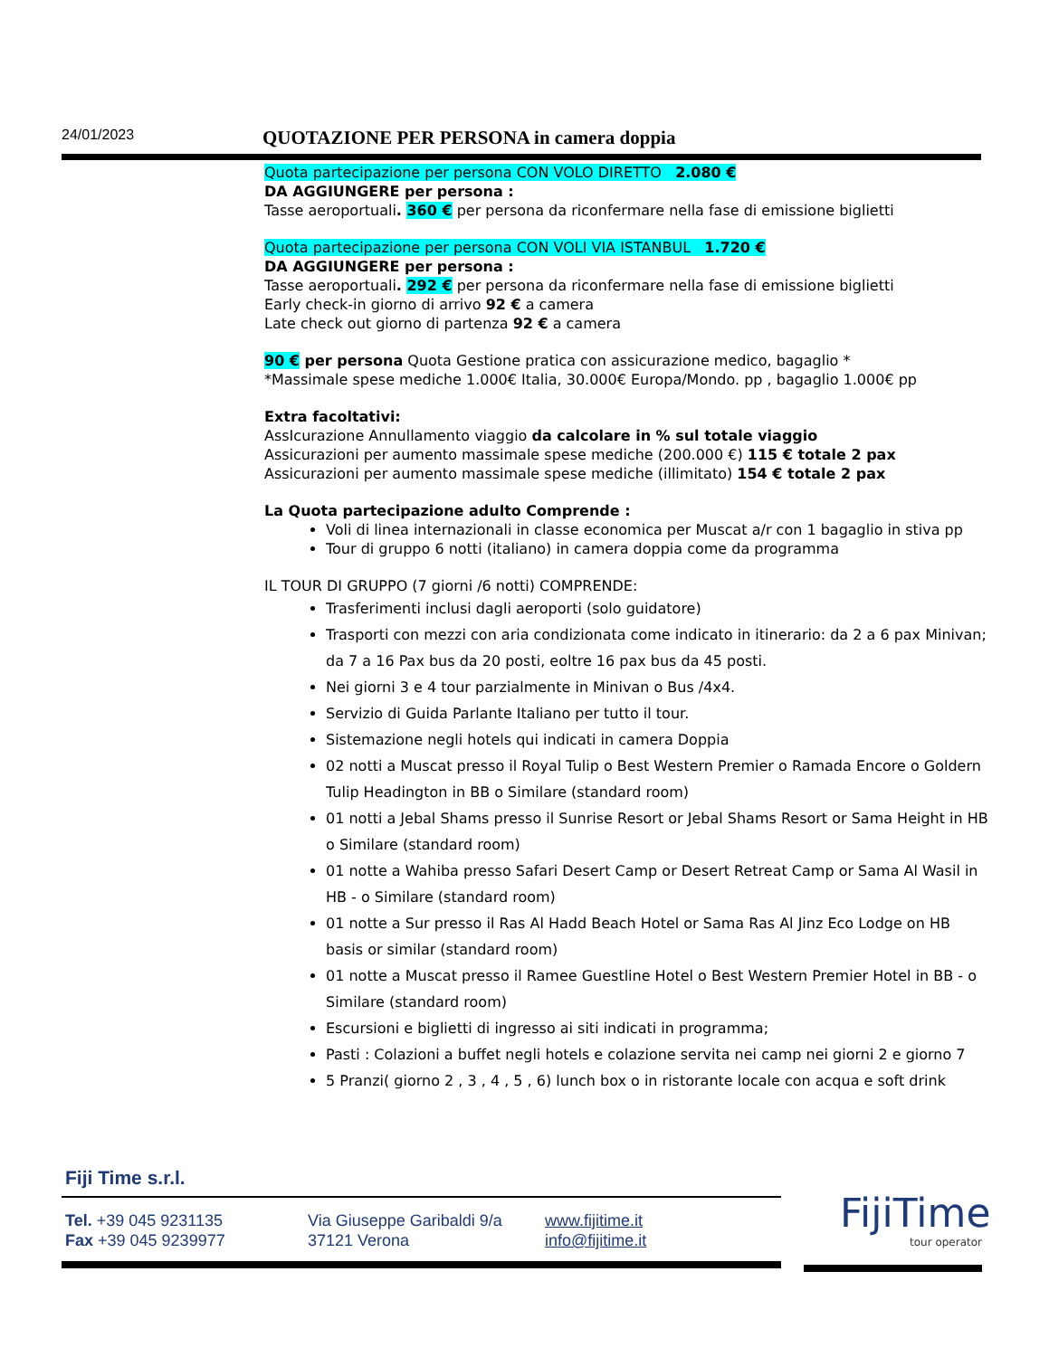24/01/2023 QUOTAZIONE PER PERSONA in camera doppia
Quota partecipazione per persona CON VOLO DIRETTO 2.080 €
DA AGGIUNGERE per persona :
Tasse aeroportuali. 360 € per persona da riconfermare nella fase di emissione biglietti
Quota partecipazione per persona CON VOLI VIA ISTANBUL 1.720 €
DA AGGIUNGERE per persona :
Tasse aeroportuali. 292 € per persona da riconfermare nella fase di emissione biglietti
Early check-in giorno di arrivo 92 € a camera
Late check out giorno di partenza 92 € a camera
90 € per persona Quota Gestione pratica con assicurazione medico, bagaglio *
*Massimale spese mediche 1.000€ Italia, 30.000€ Europa/Mondo. pp , bagaglio 1.000€ pp
Extra facoltativi:
AssIcurazione Annullamento viaggio da calcolare in % sul totale viaggio
Assicurazioni per aumento massimale spese mediche (200.000 €) 115 € totale 2 pax
Assicurazioni per aumento massimale spese mediche (illimitato) 154 € totale 2 pax
La Quota partecipazione adulto Comprende :
Voli di linea internazionali in classe economica per Muscat a/r con 1 bagaglio in stiva pp
Tour di gruppo 6 notti (italiano) in camera doppia come da programma
IL TOUR DI GRUPPO (7 giorni /6 notti) COMPRENDE:
Trasferimenti inclusi dagli aeroporti (solo guidatore)
Trasporti con mezzi con aria condizionata come indicato in itinerario: da 2 a 6 pax Minivan; da 7 a 16 Pax bus da 20 posti, eoltre 16 pax bus da 45 posti.
Nei giorni 3 e 4 tour parzialmente in Minivan o Bus /4x4.
Servizio di Guida Parlante Italiano per tutto il tour.
Sistemazione negli hotels qui indicati in camera Doppia
02 notti a Muscat presso il Royal Tulip o Best Western Premier o Ramada Encore o Goldern Tulip Headington in BB o Similare (standard room)
01 notti a Jebal Shams presso il Sunrise Resort or Jebal Shams Resort or Sama Height in HB o Similare (standard room)
01 notte a Wahiba presso Safari Desert Camp or Desert Retreat Camp or Sama Al Wasil in HB - o Similare (standard room)
01 notte a Sur presso il Ras Al Hadd Beach Hotel or Sama Ras Al Jinz Eco Lodge on HB basis or similar (standard room)
01 notte a Muscat presso il Ramee Guestline Hotel o Best Western Premier Hotel in BB - o Similare (standard room)
Escursioni e biglietti di ingresso ai siti indicati in programma;
Pasti : Colazioni a buffet negli hotels e colazione servita nei camp nei giorni 2 e giorno 7
5 Pranzi( giorno 2 , 3 , 4 , 5 , 6) lunch box o in ristorante locale con acqua e soft drink
Fiji Time s.r.l.
Tel. +39 045 9231135
Fax +39 045 9239977
Via Giuseppe Garibaldi 9/a
37121 Verona
www.fijitime.it
info@fijitime.it
FijiTime
tour operator